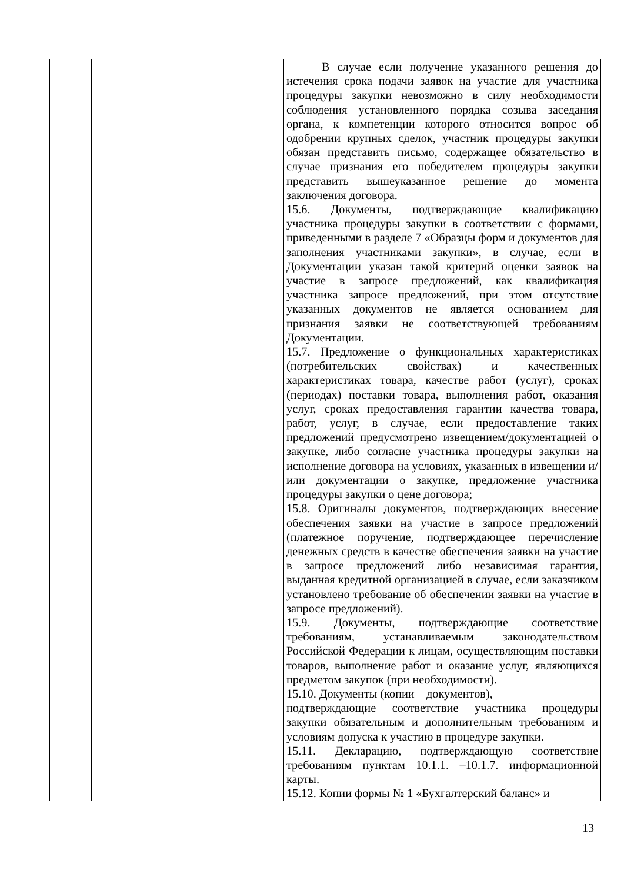| | | В случае если получение указанного решения до истечения срока подачи заявок на участие для участника процедуры закупки невозможно в силу необходимости соблюдения установленного порядка созыва заседания органа, к компетенции которого относится вопрос об одобрении крупных сделок, участник процедуры закупки обязан представить письмо, содержащее обязательство в случае признания его победителем процедуры закупки представить вышеуказанное решение до момента заключения договора. 15.6. Документы, подтверждающие квалификацию участника процедуры закупки в соответствии с формами, приведенными в разделе 7 «Образцы форм и документов для заполнения участниками закупки», в случае, если в Документации указан такой критерий оценки заявок на участие в запросе предложений, как квалификация участника запросе предложений, при этом отсутствие указанных документов не является основанием для признания заявки не соответствующей требованиям Документации. 15.7. Предложение о функциональных характеристиках (потребительских свойствах) и качественных характеристиках товара, качестве работ (услуг), сроках (периодах) поставки товара, выполнения работ, оказания услуг, сроках предоставления гарантии качества товара, работ, услуг, в случае, если предоставление таких предложений предусмотрено извещением/документацией о закупке, либо согласие участника процедуры закупки на исполнение договора на условиях, указанных в извещении и/или документации о закупке, предложение участника процедуры закупки о цене договора; 15.8. Оригиналы документов, подтверждающих внесение обеспечения заявки на участие в запросе предложений (платежное поручение, подтверждающее перечисление денежных средств в качестве обеспечения заявки на участие в запросе предложений либо независимая гарантия, выданная кредитной организацией в случае, если заказчиком установлено требование об обеспечении заявки на участие в запросе предложений). 15.9. Документы, подтверждающие соответствие требованиям, устанавливаемым законодательством Российской Федерации к лицам, осуществляющим поставки товаров, выполнение работ и оказание услуг, являющихся предметом закупок (при необходимости). 15.10. Документы (копии документов), подтверждающие соответствие участника процедуры закупки обязательным и дополнительным требованиям и условиям допуска к участию в процедуре закупки. 15.11. Декларацию, подтверждающую соответствие требованиям пунктам 10.1.1. –10.1.7. информационной карты. 15.12. Копии формы № 1 «Бухгалтерский баланс» и |
13